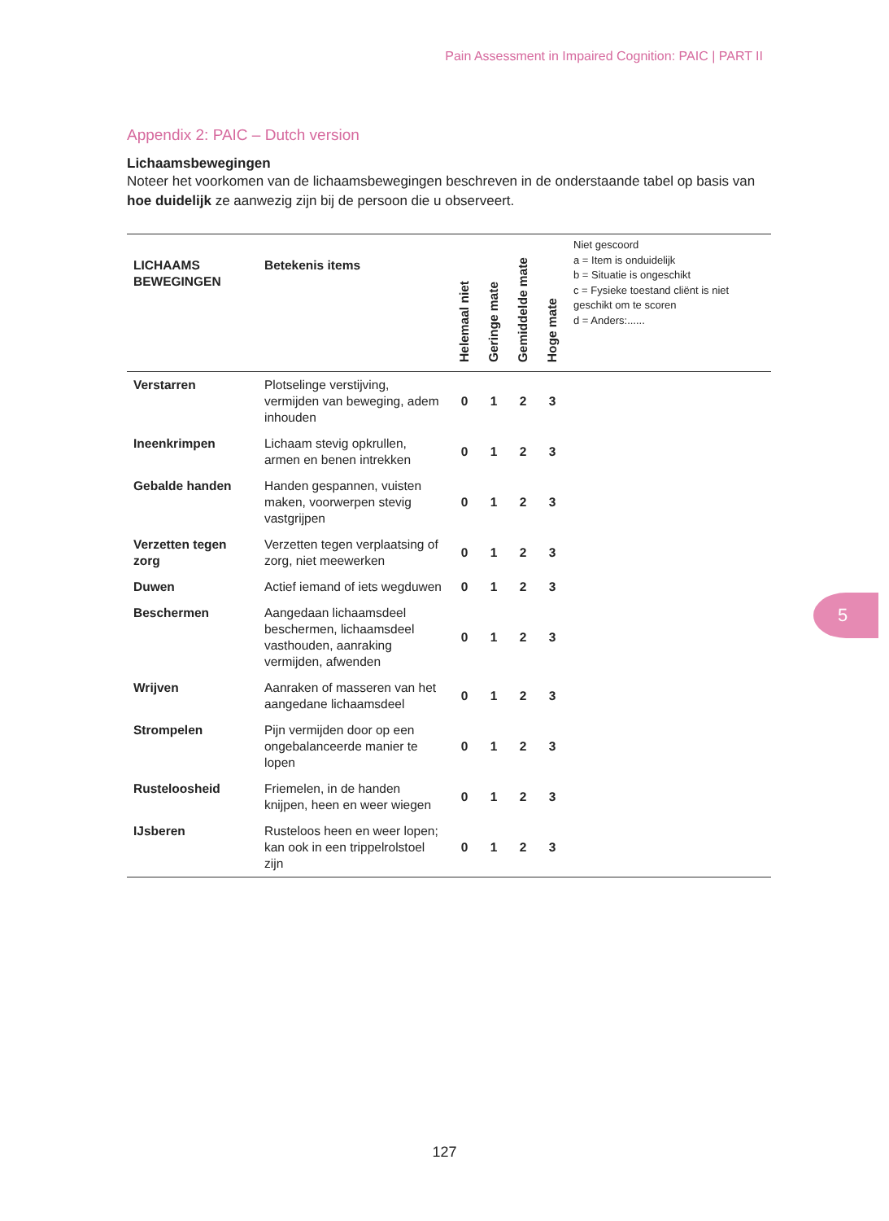Pain Assessment in Impaired Cognition: PAIC | PART II
Appendix 2: PAIC – Dutch version
Lichaamsbewegingen
Noteer het voorkomen van de lichaamsbewegingen beschreven in de onderstaande tabel op basis van hoe duidelijk ze aanwezig zijn bij de persoon die u observeert.
| LICHAAMS BEWEGINGEN | Betekenis items | Helemaal niet | Geringe mate | Gemiddelde mate | Hoge mate | Niet gescoord a = Item is onduidelijk b = Situatie is ongeschikt c = Fysieke toestand cliënt is niet geschikt om te scoren d = Anders:...... |
| --- | --- | --- | --- | --- | --- | --- |
| Verstarren | Plotselinge verstijving, vermijden van beweging, adem inhouden | 0 | 1 | 2 | 3 | |
| Ineenkrimpen | Lichaam stevig opkrullen, armen en benen intrekken | 0 | 1 | 2 | 3 | |
| Gebalde handen | Handen gespannen, vuisten maken, voorwerpen stevig vastgrijpen | 0 | 1 | 2 | 3 | |
| Verzetten tegen zorg | Verzetten tegen verplaatsing of zorg, niet meewerken | 0 | 1 | 2 | 3 | |
| Duwen | Actief iemand of iets wegduwen | 0 | 1 | 2 | 3 | |
| Beschermen | Aangedaan lichaamsdeel beschermen, lichaamsdeel vasthouden, aanraking vermijden, afwenden | 0 | 1 | 2 | 3 | |
| Wrijven | Aanraken of masseren van het aangedane lichaamsdeel | 0 | 1 | 2 | 3 | |
| Strompelen | Pijn vermijden door op een ongebalanceerde manier te lopen | 0 | 1 | 2 | 3 | |
| Rusteloosheid | Friemelen, in de handen knijpen, heen en weer wiegen | 0 | 1 | 2 | 3 | |
| IJsberen | Rusteloos heen en weer lopen; kan ook in een trippelrolstoel zijn | 0 | 1 | 2 | 3 | |
5
127